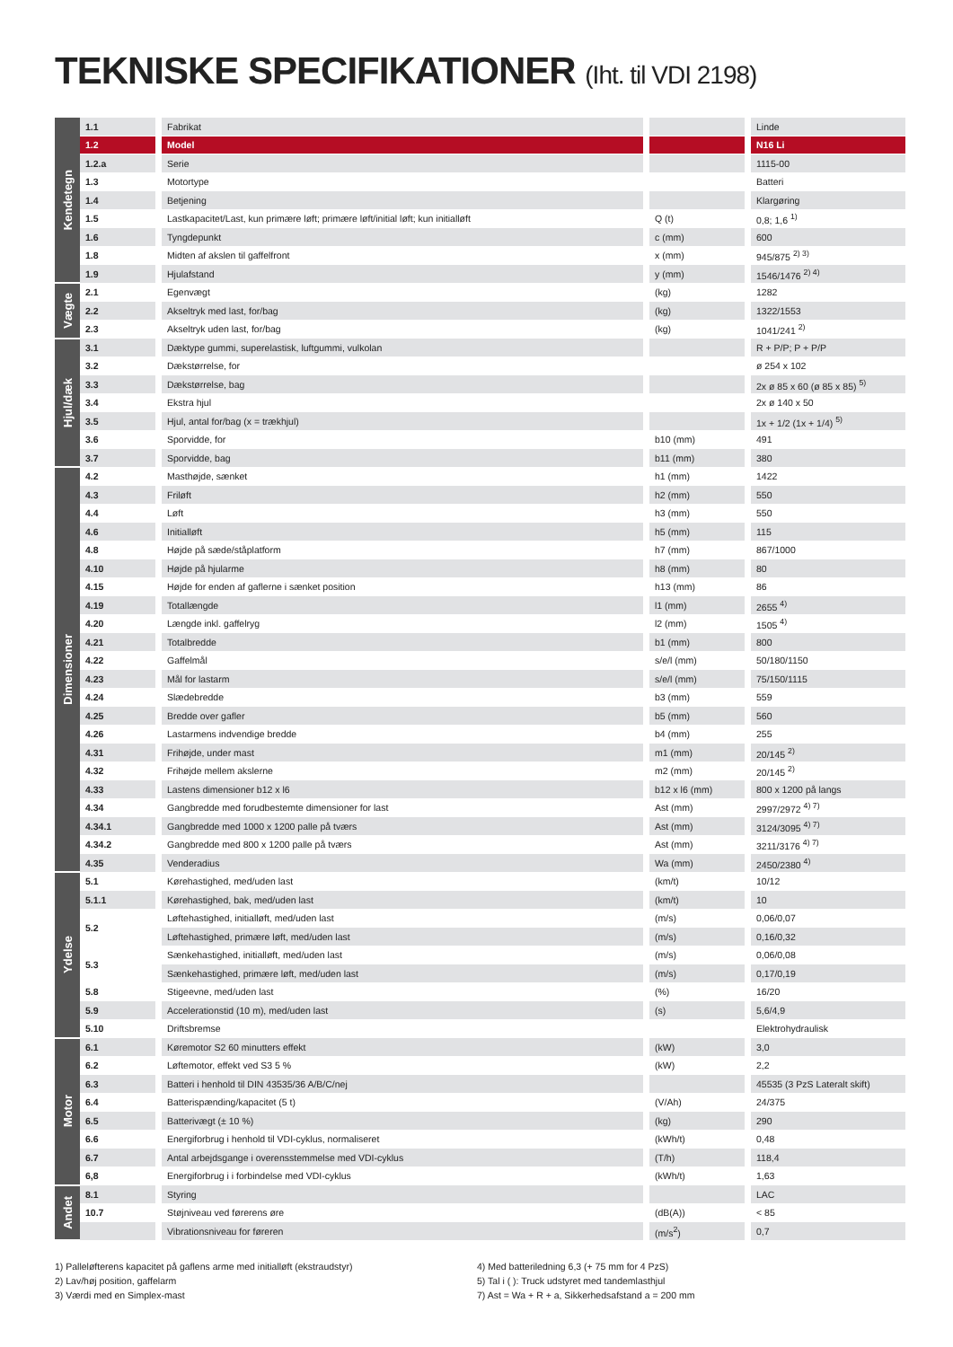TEKNISKE SPECIFIKATIONER (Iht. til VDI 2198)
| Kendetegn | 1.1 | Fabrikat | | Linde |
| | 1.2 | Model | | N16 Li |
| | 1.2.a | Serie | | 1115-00 |
| | 1.3 | Motortype | | Batteri |
| | 1.4 | Betjening | | Klargøring |
| | 1.5 | Lastkapacitet/Last, kun primære løft; primære løft/initial løft; kun initialløft | Q (t) | 0,8; 1,6 <sup>1)</sup> |
| | 1.6 | Tyngdepunkt | c (mm) | 600 |
| | 1.8 | Midten af akslen til gaffelfront | x (mm) | 945/875 <sup>2) 3)</sup> |
| | 1.9 | Hjulafstand | y (mm) | 1546/1476 <sup>2) 4)</sup> |
| Vægte | 2.1 | Egenvægt | (kg) | 1282 |
| | 2.2 | Akseltryk med last, for/bag | (kg) | 1322/1553 |
| | 2.3 | Akseltryk uden last, for/bag | (kg) | 1041/241 <sup>2)</sup> |
| Hjul/dæk | 3.1 | Dæktype gummi, superelastisk, luftgummi, vulkolan | | R + P/P; P + P/P |
| | 3.2 | Dækstørrelse, for | | ø 254 x 102 |
| | 3.3 | Dækstørrelse, bag | | 2x ø 85 x 60 (ø 85 x 85) <sup>5)</sup> |
| | 3.4 | Ekstra hjul | | 2x ø 140 x 50 |
| | 3.5 | Hjul, antal for/bag (x = trækhjul) | | 1x + 1/2 (1x + 1/4) <sup>5)</sup> |
| | 3.6 | Sporvidde, for | b10 (mm) | 491 |
| | 3.7 | Sporvidde, bag | b11 (mm) | 380 |
| Dimensioner | 4.2 | Masthøjde, sænket | h1 (mm) | 1422 |
| | 4.3 | Friløft | h2 (mm) | 550 |
| | 4.4 | Løft | h3 (mm) | 550 |
| | 4.6 | Initialløft | h5 (mm) | 115 |
| | 4.8 | Højde på sæde/ståplatform | h7 (mm) | 867/1000 |
| | 4.10 | Højde på hjularme | h8 (mm) | 80 |
| | 4.15 | Højde for enden af gaflerne i sænket position | h13 (mm) | 86 |
| | 4.19 | Totallængde | l1 (mm) | 2655 <sup>4)</sup> |
| | 4.20 | Længde inkl. gaffelryg | l2 (mm) | 1505 <sup>4)</sup> |
| | 4.21 | Totalbredde | b1 (mm) | 800 |
| | 4.22 | Gaffelmål | s/e/l (mm) | 50/180/1150 |
| | 4.23 | Mål for lastarm | s/e/l (mm) | 75/150/1115 |
| | 4.24 | Slædebredde | b3 (mm) | 559 |
| | 4.25 | Bredde over gafler | b5 (mm) | 560 |
| | 4.26 | Lastarmens indvendige bredde | b4 (mm) | 255 |
| | 4.31 | Frihøjde, under mast | m1 (mm) | 20/145 <sup>2)</sup> |
| | 4.32 | Frihøjde mellem akslerne | m2 (mm) | 20/145 <sup>2)</sup> |
| | 4.33 | Lastens dimensioner b12 x l6 | b12 x l6 (mm) | 800 x 1200 på langs |
| | 4.34 | Gangbredde med forudbestemte dimensioner for last | Ast (mm) | 2997/2972 <sup>4) 7)</sup> |
| | 4.34.1 | Gangbredde med 1000 x 1200 palle på tværs | Ast (mm) | 3124/3095 <sup>4) 7)</sup> |
| | 4.34.2 | Gangbredde med 800 x 1200 palle på tværs | Ast (mm) | 3211/3176 <sup>4) 7)</sup> |
| | 4.35 | Venderadius | Wa (mm) | 2450/2380 <sup>4)</sup> |
| Ydelse | 5.1 | Kørehastighed, med/uden last | (km/t) | 10/12 |
| | 5.1.1 | Kørehastighed, bak, med/uden last | (km/t) | 10 |
| | 5.2 | Løftehastighed, initialløft, med/uden last | (m/s) | 0,06/0,07 |
| | | Løftehastighed, primære løft, med/uden last | (m/s) | 0,16/0,32 |
| | 5.3 | Sænkehastighed, initialløft, med/uden last | (m/s) | 0,06/0,08 |
| | | Sænkehastighed, primære løft, med/uden last | (m/s) | 0,17/0,19 |
| | 5.8 | Stigeevne, med/uden last | (%) | 16/20 |
| | 5.9 | Accelerationstid (10 m), med/uden last | (s) | 5,6/4,9 |
| | 5.10 | Driftsbremse | | Elektrohydraulisk |
| Motor | 6.1 | Køremotor S2 60 minutters effekt | (kW) | 3,0 |
| | 6.2 | Løftemotor, effekt ved S3 5 % | (kW) | 2,2 |
| | 6.3 | Batteri i henhold til DIN 43535/36 A/B/C/nej | | 45535 (3 PzS Lateralt skift) |
| | 6.4 | Batterispænding/kapacitet (5 t) | (V/Ah) | 24/375 |
| | 6.5 | Batterivægt (± 10 %) | (kg) | 290 |
| | 6.6 | Energiforbrug i henhold til VDI-cyklus, normaliseret | (kWh/t) | 0,48 |
| | 6.7 | Antal arbejdsgange i overensstemmelse med VDI-cyklus | (T/h) | 118,4 |
| | 6,8 | Energiforbrug i i forbindelse med VDI-cyklus | (kWh/t) | 1,63 |
| Andet | 8.1 | Styring | | LAC |
| | 10.7 | Støjniveau ved førerens øre | (dB(A)) | < 85 |
| | | Vibrationsniveau for føreren | (m/s<sup>2</sup>) | 0,7 |
1) Palleløfterens kapacitet på gaflens arme med initialløft (ekstraudstyr)
2) Lav/høj position, gaffelarm
3) Værdi med en Simplex-mast
4) Med batteriledning 6,3 (+ 75 mm for 4 PzS)
5) Tal i ( ): Truck udstyret med tandemlasthjul
7) Ast = Wa + R + a, Sikkerhedsafstand a = 200 mm